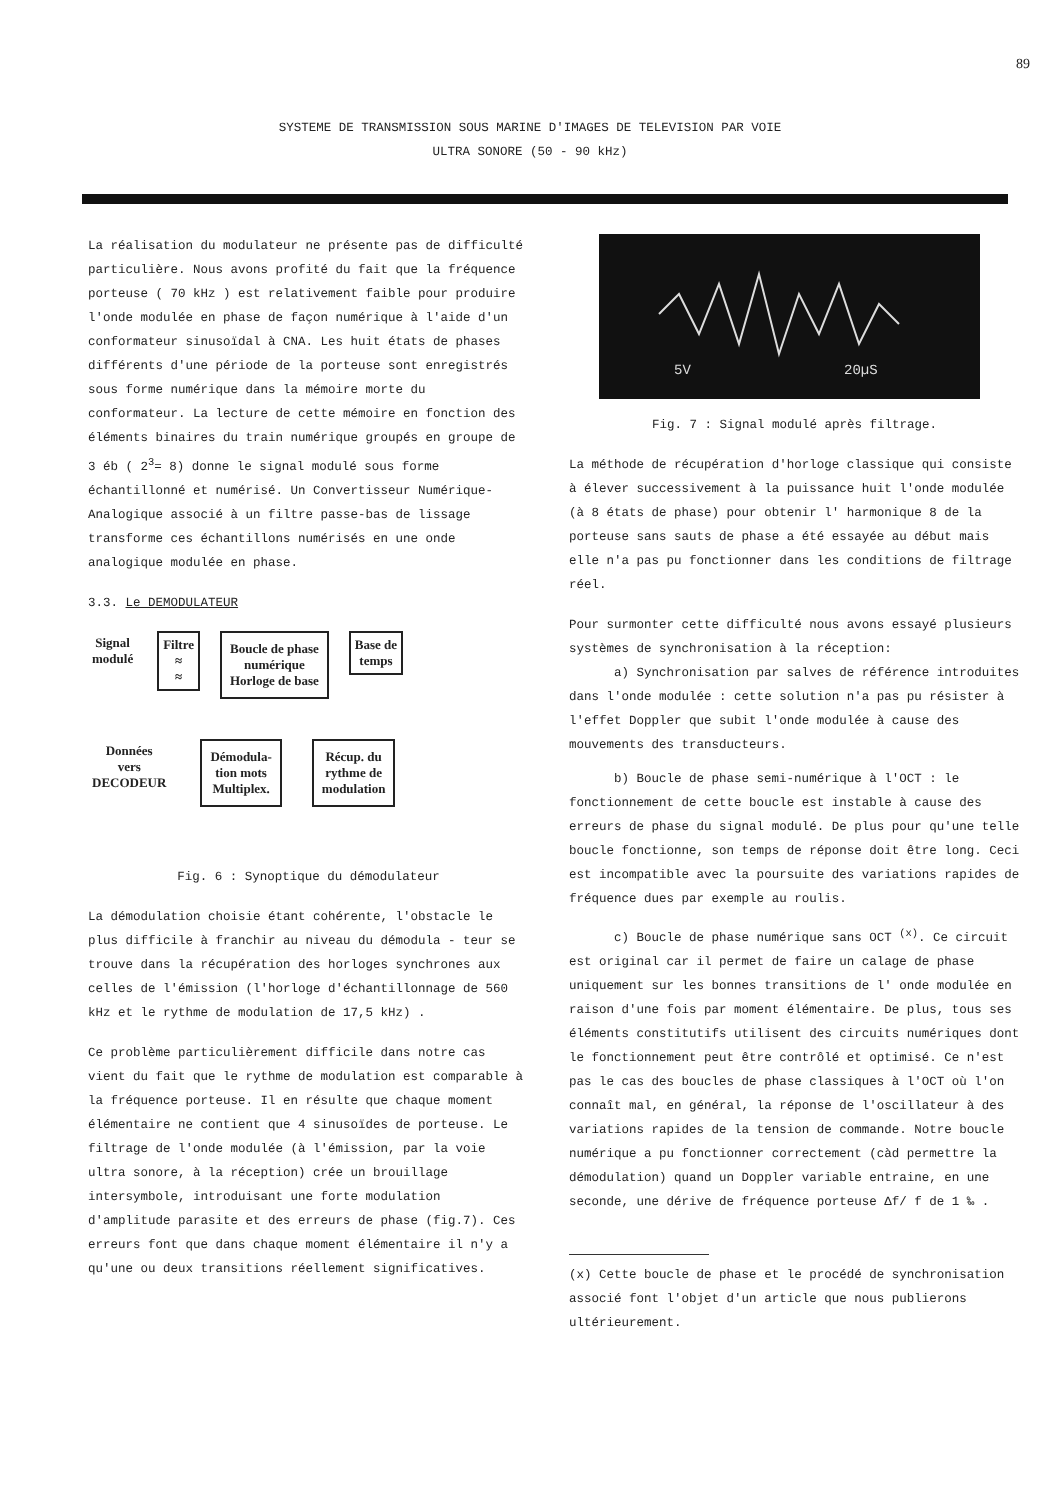89
SYSTEME DE TRANSMISSION SOUS MARINE D'IMAGES DE TELEVISION PAR VOIE
ULTRA SONORE (50 - 90 kHz)
La réalisation du modulateur ne présente pas de difficulté particulière. Nous avons profité du fait que la fréquence porteuse ( 70 kHz ) est relativement faible pour produire l'onde modulée en phase de façon numérique à l'aide d'un conformateur sinusoïdal à CNA. Les huit états de phases différents d'une période de la porteuse sont enregistrés sous forme numérique dans la mémoire morte du conformateur. La lecture de cette mémoire en fonction des éléments binaires du train numérique groupés en groupe de 3 éb ( 2<sup>3</sup>= 8) donne le signal modulé sous forme échantillonné et numérisé. Un Convertisseur Numérique-Analogique associé à un filtre passe-bas de lissage transforme ces échantillons numérisés en une onde analogique modulée en phase.
3.3. Le DEMODULATEUR
Signal
modulé
Filtre
≈
≈
Boucle de phase
numérique
Horloge de base
Base de
temps
Données
vers
DECODEUR
Démodula-
tion mots
Multiplex.
Récup. du
rythme de
modulation
Fig. 6 : Synoptique du démodulateur
La démodulation choisie étant cohérente, l'obstacle le plus difficile à franchir au niveau du démodula - teur se trouve dans la récupération des horloges synchrones aux celles de l'émission (l'horloge d'échantillonnage de 560 kHz et le rythme de modulation de 17,5 kHz) .
Ce problème particulièrement difficile dans notre cas vient du fait que le rythme de modulation est comparable à la fréquence porteuse. Il en résulte que chaque moment élémentaire ne contient que 4 sinusoïdes de porteuse. Le filtrage de l'onde modulée (à l'émission, par la voie ultra sonore, à la réception) crée un brouillage intersymbole, introduisant une forte modulation d'amplitude parasite et des erreurs de phase (fig.7). Ces erreurs font que dans chaque moment élémentaire il n'y a qu'une ou deux transitions réellement significatives.
5V
20µS
Fig. 7 : Signal modulé après filtrage.
La méthode de récupération d'horloge classique qui consiste à élever successivement à la puissance huit l'onde modulée (à 8 états de phase) pour obtenir l' harmonique 8 de la porteuse sans sauts de phase a été essayée au début mais elle n'a pas pu fonctionner dans les conditions de filtrage réel.
Pour surmonter cette difficulté nous avons essayé plusieurs systèmes de synchronisation à la réception:
a) Synchronisation par salves de référence introduites dans l'onde modulée : cette solution n'a pas pu résister à l'effet Doppler que subit l'onde modulée à cause des mouvements des transducteurs.
b) Boucle de phase semi-numérique à l'OCT : le fonctionnement de cette boucle est instable à cause des erreurs de phase du signal modulé. De plus pour qu'une telle boucle fonctionne, son temps de réponse doit être long. Ceci est incompatible avec la poursuite des variations rapides de fréquence dues par exemple au roulis.
c) Boucle de phase numérique sans OCT <sup>(x)</sup>. Ce circuit est original car il permet de faire un calage de phase uniquement sur les bonnes transitions de l' onde modulée en raison d'une fois par moment élémentaire. De plus, tous ses éléments constitutifs utilisent des circuits numériques dont le fonctionnement peut être contrôlé et optimisé. Ce n'est pas le cas des boucles de phase classiques à l'OCT où l'on connaît mal, en général, la réponse de l'oscillateur à des variations rapides de la tension de commande. Notre boucle numérique a pu fonctionner correctement (càd permettre la démodulation) quand un Doppler variable entraine, en une seconde, une dérive de fréquence porteuse Δf/ f de 1 ‰ .
(x) Cette boucle de phase et le procédé de synchronisation associé font l'objet d'un article que nous publierons ultérieurement.